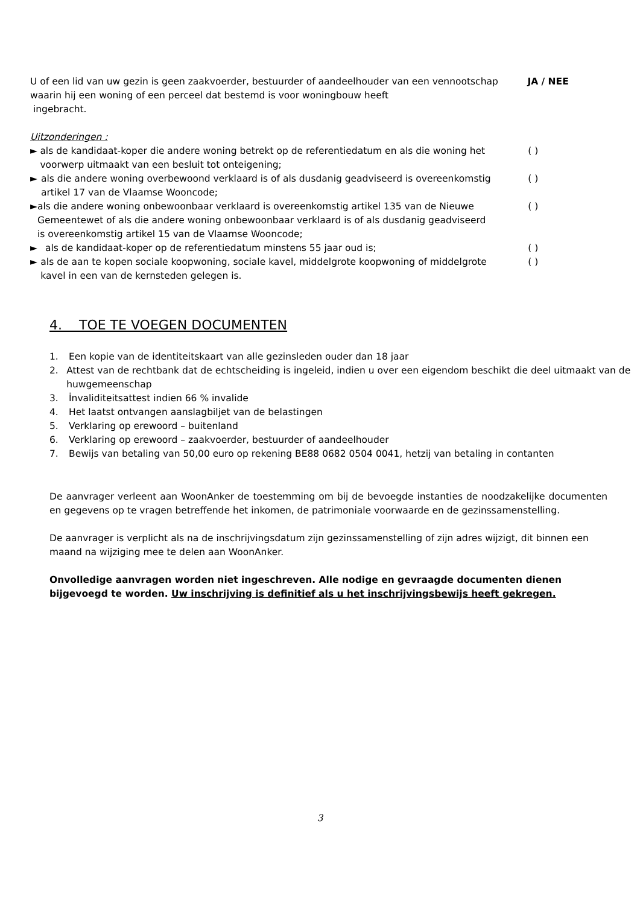U of een lid van uw gezin is geen zaakvoerder, bestuurder of aandeelhouder van een vennootschap waarin hij een woning of een perceel dat bestemd is voor woningbouw heeft
ingebracht.
JA / NEE
Uitzonderingen :
► als de kandidaat-koper die andere woning betrekt op de referentiedatum en als die woning het voorwerp uitmaakt van een besluit tot onteigening;
( )
► als die andere woning overbewoond verklaard is of als dusdanig geadviseerd is overeenkomstig artikel 17 van de Vlaamse Wooncode;
( )
► als die andere woning onbewoonbaar verklaard is overeenkomstig artikel 135 van de Nieuwe Gemeentewet of als die andere woning onbewoonbaar verklaard is of als dusdanig geadviseerd is overeenkomstig artikel 15 van de Vlaamse Wooncode;
( )
► als de kandidaat-koper op de referentiedatum minstens 55 jaar oud is; ( )
► als de aan te kopen sociale koopwoning, sociale kavel, middelgrote koopwoning of middelgrote kavel in een van de kernsteden gelegen is.
( )
4. TOE TE VOEGEN DOCUMENTEN
1. Een kopie van de identiteitskaart van alle gezinsleden ouder dan 18 jaar
2. Attest van de rechtbank dat de echtscheiding is ingeleid, indien u over een eigendom beschikt die deel uitmaakt van de huwgemeenschap
3. İnvaliditeitsattest indien 66 % invalide
4. Het laatst ontvangen aanslagbiljet van de belastingen
5. Verklaring op erewoord – buitenland
6. Verklaring op erewoord – zaakvoerder, bestuurder of aandeelhouder
7. Bewijs van betaling van 50,00 euro op rekening BE88 0682 0504 0041, hetzij van betaling in contanten
De aanvrager verleent aan WoonAnker de toestemming om bij de bevoegde instanties de noodzakelijke documenten en gegevens op te vragen betreffende het inkomen, de patrimoniale voorwaarde en de gezinssamenstelling.
De aanvrager is verplicht als na de inschrijvingsdatum zijn gezinssamenstelling of zijn adres wijzigt, dit binnen een maand na wijziging mee te delen aan WoonAnker.
Onvolledige aanvragen worden niet ingeschreven. Alle nodige en gevraagde documenten dienen bijgevoegd te worden. Uw inschrijving is definitief als u het inschrijvingsbewijs heeft gekregen.
3